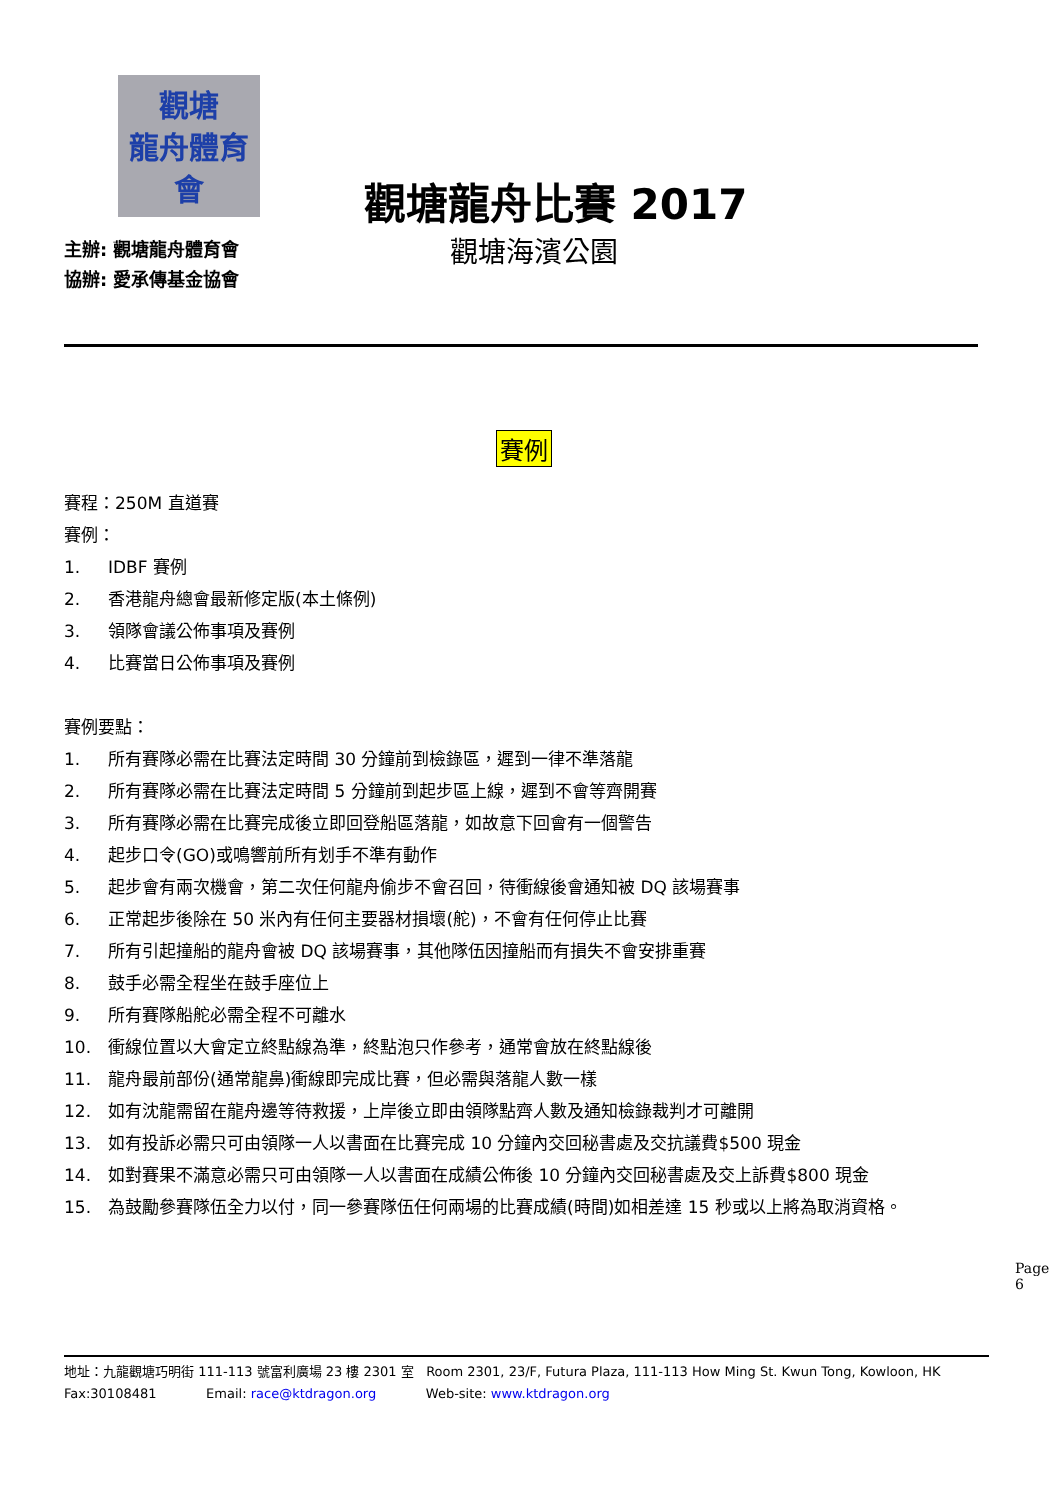觀塘
龍舟體育會
主辦: 觀塘龍舟體育會
協辦: 愛承傳基金協會
觀塘龍舟比賽 2017
觀塘海濱公園
賽例
賽程：250M 直道賽
賽例：
1. IDBF 賽例
2. 香港龍舟總會最新修定版(本土條例)
3. 領隊會議公佈事項及賽例
4. 比賽當日公佈事項及賽例
賽例要點：
1. 所有賽隊必需在比賽法定時間 30 分鐘前到檢錄區，遲到一律不準落龍
2. 所有賽隊必需在比賽法定時間 5 分鐘前到起步區上線，遲到不會等齊開賽
3. 所有賽隊必需在比賽完成後立即回登船區落龍，如故意下回會有一個警告
4. 起步口令(GO)或鳴響前所有划手不準有動作
5. 起步會有兩次機會，第二次任何龍舟偷步不會召回，待衝線後會通知被 DQ 該場賽事
6. 正常起步後除在 50 米內有任何主要器材損壞(舵)，不會有任何停止比賽
7. 所有引起撞船的龍舟會被 DQ 該場賽事，其他隊伍因撞船而有損失不會安排重賽
8. 鼓手必需全程坐在鼓手座位上
9. 所有賽隊船舵必需全程不可離水
10. 衝線位置以大會定立終點線為準，終點泡只作參考，通常會放在終點線後
11. 龍舟最前部份(通常龍鼻)衝線即完成比賽，但必需與落龍人數一樣
12. 如有沈龍需留在龍舟邊等待救援，上岸後立即由領隊點齊人數及通知檢錄裁判才可離開
13. 如有投訴必需只可由領隊一人以書面在比賽完成 10 分鐘內交回秘書處及交抗議費$500 現金
14. 如對賽果不滿意必需只可由領隊一人以書面在成績公佈後 10 分鐘內交回秘書處及交上訴費$800 現金
15. 為鼓勵參賽隊伍全力以付，同一參賽隊伍任何兩場的比賽成績(時間)如相差達 15 秒或以上將為取消資格。
Page 6
地址：九龍觀塘巧明街 111-113 號富利廣場 23 樓 2301 室 Room 2301, 23/F, Futura Plaza, 111-113 How Ming St. Kwun Tong, Kowloon, HK
Fax:30108481 Email: race@ktdragon.org Web-site: www.ktdragon.org